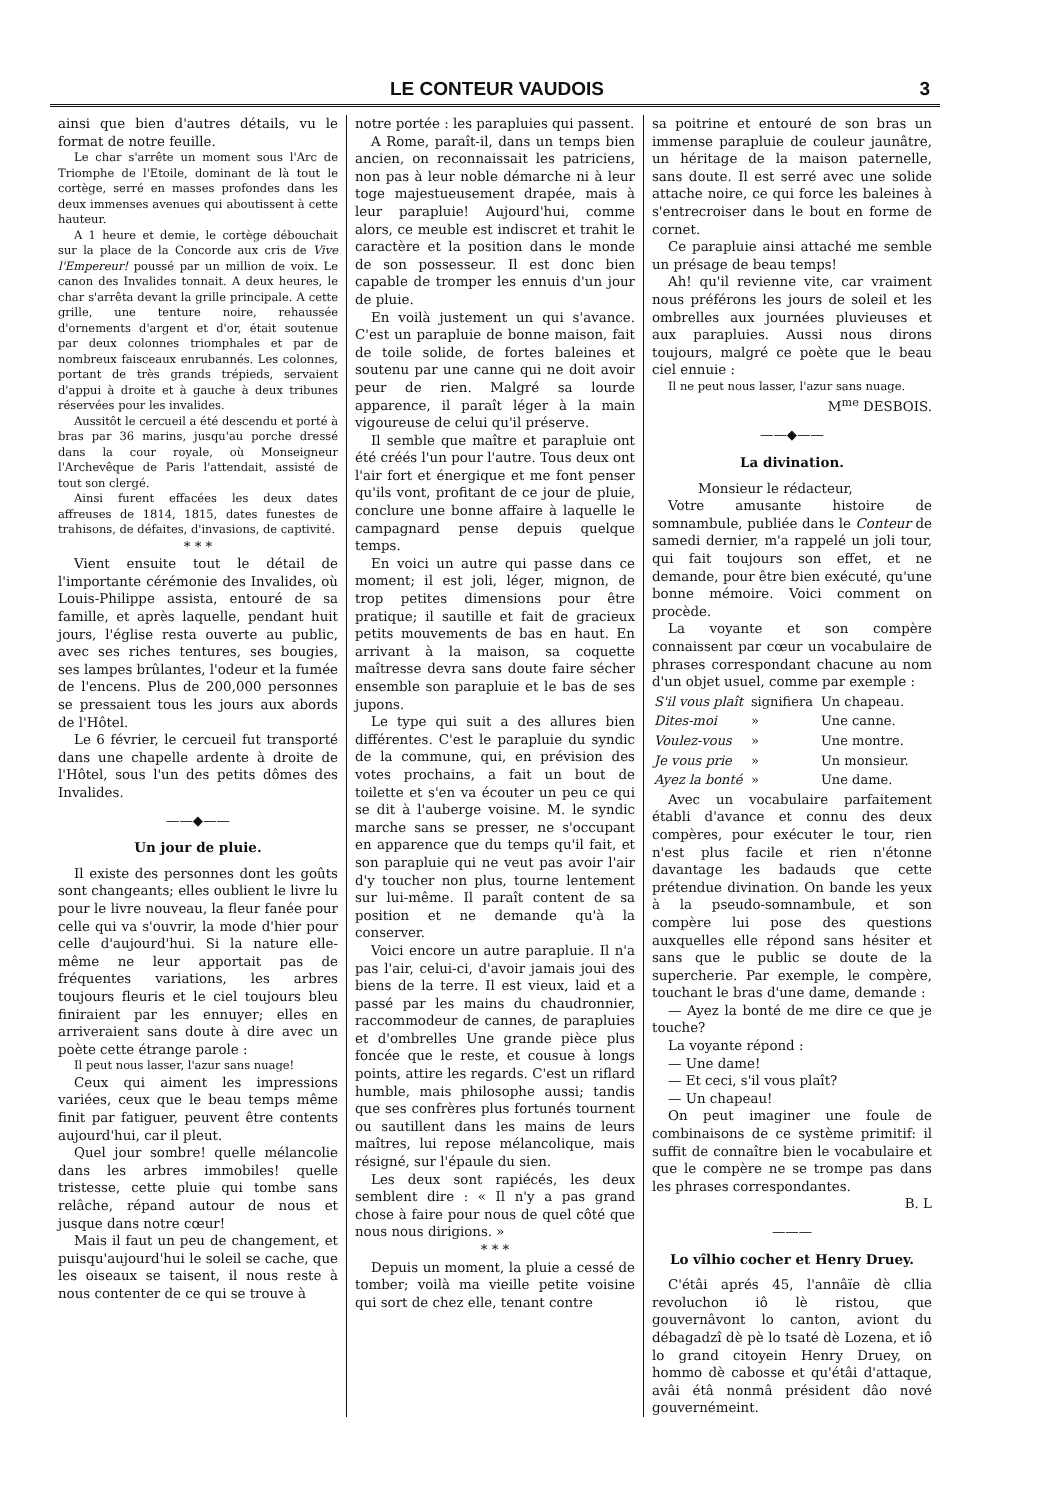LE CONTEUR VAUDOIS 3
ainsi que bien d'autres détails, vu le format de notre feuille.
Le char s'arrête un moment sous l'Arc de Triomphe de l'Etoile, dominant de là tout le cortège, serré en masses profondes dans les deux immenses avenues qui aboutissent à cette hauteur.
A 1 heure et demie, le cortège débouchait sur la place de la Concorde aux cris de Vive l'Empereur! poussé par un million de voix. Le canon des Invalides tonnait. A deux heures, le char s'arrêta devant la grille principale. A cette grille, une tenture noire, rehaussée d'ornements d'argent et d'or, était soutenue par deux colonnes triomphales et par de nombreux faisceaux enrubannés. Les colonnes, portant de très grands trépieds, servaient d'appui à droite et à gauche à deux tribunes réservées pour les invalides.
Aussitôt le cercueil a été descendu et porté à bras par 36 marins, jusqu'au porche dressé dans la cour royale, où Monseigneur l'Archevêque de Paris l'attendait, assisté de tout son clergé.
Ainsi furent effacées les deux dates affreuses de 1814, 1815, dates funestes de trahisons, de défaites, d'invasions, de captivité.
* * *
Vient ensuite tout le détail de l'importante cérémonie des Invalides, où Louis-Philippe assista, entouré de sa famille, et après laquelle, pendant huit jours, l'église resta ouverte au public, avec ses riches tentures, ses bougies, ses lampes brûlantes, l'odeur et la fumée de l'encens. Plus de 200,000 personnes se pressaient tous les jours aux abords de l'Hôtel.
Le 6 février, le cercueil fut transporté dans une chapelle ardente à droite de l'Hôtel, sous l'un des petits dômes des Invalides.
——◆——
Un jour de pluie.
Il existe des personnes dont les goûts sont changeants; elles oublient le livre lu pour le livre nouveau, la fleur fanée pour celle qui va s'ouvrir, la mode d'hier pour celle d'aujourd'hui. Si la nature elle-même ne leur apportait pas de fréquentes variations, les arbres toujours fleuris et le ciel toujours bleu finiraient par les ennuyer; elles en arriveraient sans doute à dire avec un poète cette étrange parole :
Il peut nous lasser, l'azur sans nuage!
Ceux qui aiment les impressions variées, ceux que le beau temps même finit par fatiguer, peuvent être contents aujourd'hui, car il pleut.
Quel jour sombre! quelle mélancolie dans les arbres immobiles! quelle tristesse, cette pluie qui tombe sans relâche, répand autour de nous et jusque dans notre cœur!
Mais il faut un peu de changement, et puisqu'aujourd'hui le soleil se cache, que les oiseaux se taisent, il nous reste à nous contenter de ce qui se trouve à
notre portée : les parapluies qui passent.
A Rome, paraît-il, dans un temps bien ancien, on reconnaissait les patriciens, non pas à leur noble démarche ni à leur toge majestueusement drapée, mais à leur parapluie! Aujourd'hui, comme alors, ce meuble est indiscret et trahit le caractère et la position dans le monde de son possesseur. Il est donc bien capable de tromper les ennuis d'un jour de pluie.
En voilà justement un qui s'avance. C'est un parapluie de bonne maison, fait de toile solide, de fortes baleines et soutenu par une canne qui ne doit avoir peur de rien. Malgré sa lourde apparence, il paraît léger à la main vigoureuse de celui qu'il préserve.
Il semble que maître et parapluie ont été créés l'un pour l'autre. Tous deux ont l'air fort et énergique et me font penser qu'ils vont, profitant de ce jour de pluie, conclure une bonne affaire à laquelle le campagnard pense depuis quelque temps.
En voici un autre qui passe dans ce moment; il est joli, léger, mignon, de trop petites dimensions pour être pratique; il sautille et fait de gracieux petits mouvements de bas en haut. En arrivant à la maison, sa coquette maîtresse devra sans doute faire sécher ensemble son parapluie et le bas de ses jupons.
Le type qui suit a des allures bien différentes. C'est le parapluie du syndic de la commune, qui, en prévision des votes prochains, a fait un bout de toilette et s'en va écouter un peu ce qui se dit à l'auberge voisine. M. le syndic marche sans se presser, ne s'occupant en apparence que du temps qu'il fait, et son parapluie qui ne veut pas avoir l'air d'y toucher non plus, tourne lentement sur lui-même. Il paraît content de sa position et ne demande qu'à la conserver.
Voici encore un autre parapluie. Il n'a pas l'air, celui-ci, d'avoir jamais joui des biens de la terre. Il est vieux, laid et a passé par les mains du chaudronnier, raccommodeur de cannes, de parapluies et d'ombrelles Une grande pièce plus foncée que le reste, et cousue à longs points, attire les regards. C'est un riflard humble, mais philosophe aussi; tandis que ses confrères plus fortunés tournent ou sautillent dans les mains de leurs maîtres, lui repose mélancolique, mais résigné, sur l'épaule du sien.
Les deux sont rapiécés, les deux semblent dire : « Il n'y a pas grand chose à faire pour nous de quel côté que nous nous dirigions. »
* * *
Depuis un moment, la pluie a cessé de tomber; voilà ma vieille petite voisine qui sort de chez elle, tenant contre
sa poitrine et entouré de son bras un immense parapluie de couleur jaunâtre, un héritage de la maison paternelle, sans doute. Il est serré avec une solide attache noire, ce qui force les baleines à s'entrecroiser dans le bout en forme de cornet.
Ce parapluie ainsi attaché me semble un présage de beau temps!
Ah! qu'il revienne vite, car vraiment nous préférons les jours de soleil et les ombrelles aux journées pluvieuses et aux parapluies. Aussi nous dirons toujours, malgré ce poète que le beau ciel ennuie :
Il ne peut nous lasser, l'azur sans nuage.
M<sup>me</sup> DESBOIS.
——◆——
La divination.
Monsieur le rédacteur,
Votre amusante histoire de somnambule, publiée dans le Conteur de samedi dernier, m'a rappelé un joli tour, qui fait toujours son effet, et ne demande, pour être bien exécuté, qu'une bonne mémoire. Voici comment on procède.
La voyante et son compère connaissent par cœur un vocabulaire de phrases correspondant chacune au nom d'un objet usuel, comme par exemple :
| S'il vous plaît | signifiera | Un chapeau. |
| Dites-moi | » | Une canne. |
| Voulez-vous | » | Une montre. |
| Je vous prie | » | Un monsieur. |
| Ayez la bonté | » | Une dame. |
Avec un vocabulaire parfaitement établi d'avance et connu des deux compères, pour exécuter le tour, rien n'est plus facile et rien n'étonne davantage les badauds que cette prétendue divination. On bande les yeux à la pseudo-somnambule, et son compère lui pose des questions auxquelles elle répond sans hésiter et sans que le public se doute de la supercherie. Par exemple, le compère, touchant le bras d'une dame, demande :
— Ayez la bonté de me dire ce que je touche?
La voyante répond :
— Une dame!
— Et ceci, s'il vous plaît?
— Un chapeau!
On peut imaginer une foule de combinaisons de ce système primitif: il suffit de connaître bien le vocabulaire et que le compère ne se trompe pas dans les phrases correspondantes.
B. L
———
Lo vîlhio cocher et Henry Druey.
C'étâi aprés 45, l'annâïe dè cllia revoluchon iô lè ristou, que gouvernâvont lo canton, aviont du débagadzî dè pè lo tsaté dè Lozena, et iô lo grand citoyein Henry Druey, on hommo dè cabosse et qu'étâi d'attaque, avâi étâ nonmâ président dâo nové gouvernémeint.